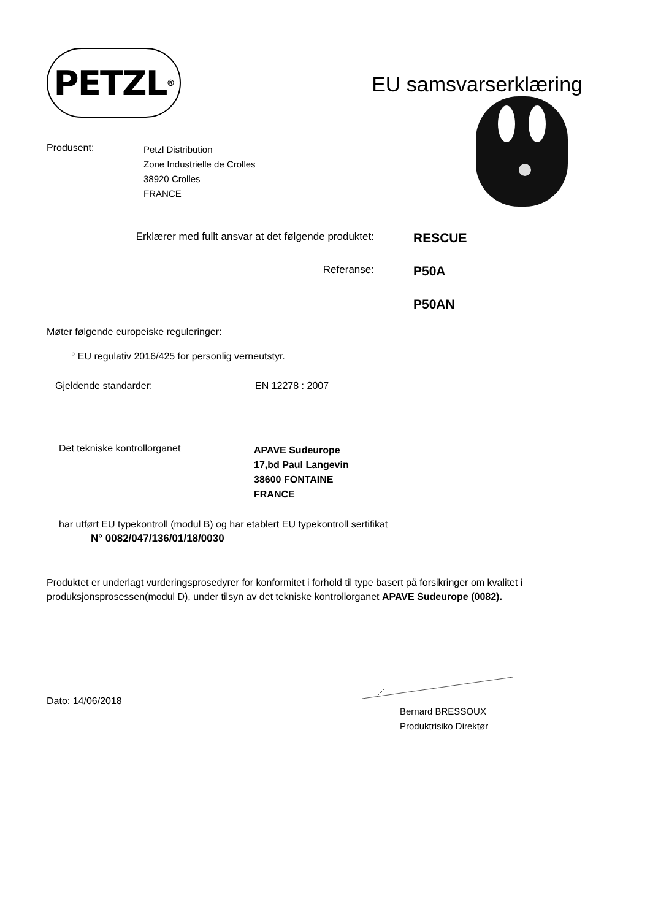PETZL<sup>®</sup>
EU samsvarserklæring
Produsent:
Petzl Distribution
Zone Industrielle de Crolles
38920 Crolles
FRANCE
Erklærer med fullt ansvar at det følgende produktet:
RESCUE
Referanse:
P50A
P50AN
Møter følgende europeiske reguleringer:
° EU regulativ 2016/425 for personlig verneutstyr.
Gjeldende standarder: EN 12278 : 2007
Det tekniske kontrollorganet
APAVE Sudeurope
17,bd Paul Langevin
38600 FONTAINE
FRANCE
har utført EU typekontroll (modul B) og har etablert EU typekontroll sertifikat
N° 0082/047/136/01/18/0030
Produktet er underlagt vurderingsprosedyrer for konformitet i forhold til type basert på forsikringer om kvalitet i produksjonsprosessen(modul D), under tilsyn av det tekniske kontrollorganet APAVE Sudeurope (0082).
Dato: 14/06/2018
Bernard BRESSOUX
Produktrisiko Direktør